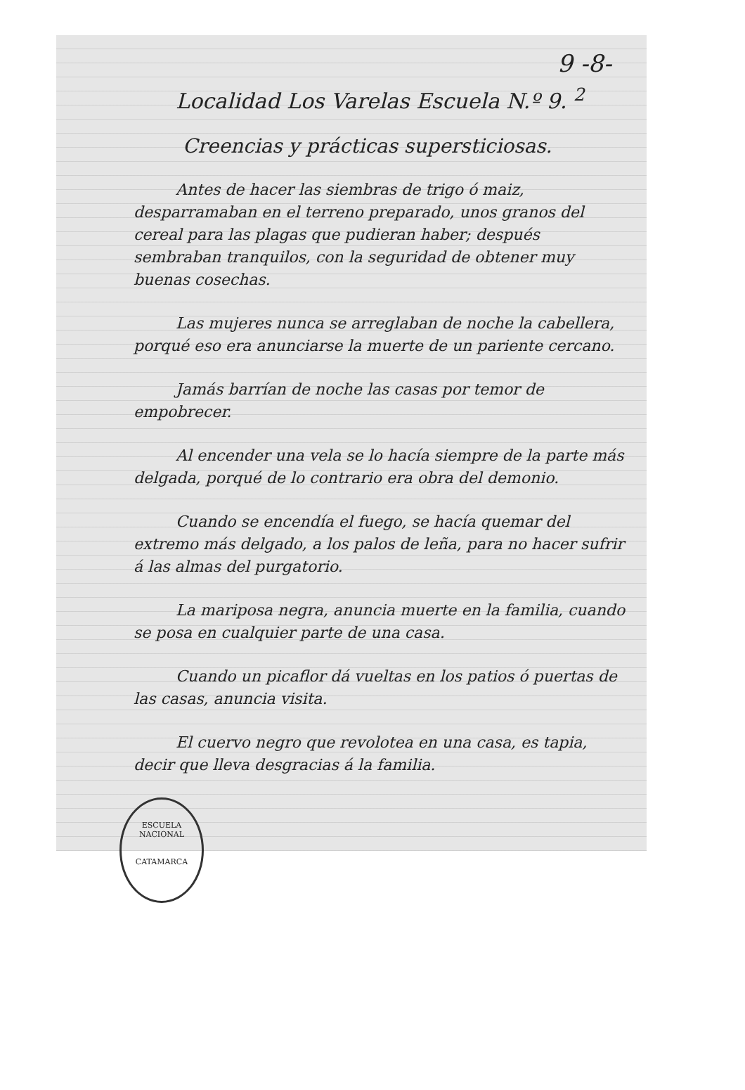9 -8-
Localidad Los Varelas Escuela N.º 9. <sup>2</sup>
Creencias y prácticas supersticiosas.
Antes de hacer las siembras de trigo ó maiz, desparramaban en el terreno preparado, unos granos del cereal para las plagas que pudieran haber; después sembraban tranquilos, con la seguridad de obtener muy buenas cosechas.
Las mujeres nunca se arreglaban de noche la cabellera, porqué eso era anunciarse la muerte de un pariente cercano.
Jamás barrían de noche las casas por temor de empobrecer.
Al encender una vela se lo hacía siempre de la parte más delgada, porqué de lo contrario era obra del demonio.
Cuando se encendía el fuego, se hacía quemar del extremo más delgado, a los palos de leña, para no hacer sufrir á las almas del purgatorio.
La mariposa negra, anuncia muerte en la familia, cuando se posa en cualquier parte de una casa.
Cuando un picaflor dá vueltas en los patios ó puertas de las casas, anuncia visita.
El cuervo negro que revolotea en una casa, es tapia, decir que lleva desgracias á la familia.
ESCUELA NACIONAL
CATAMARCA